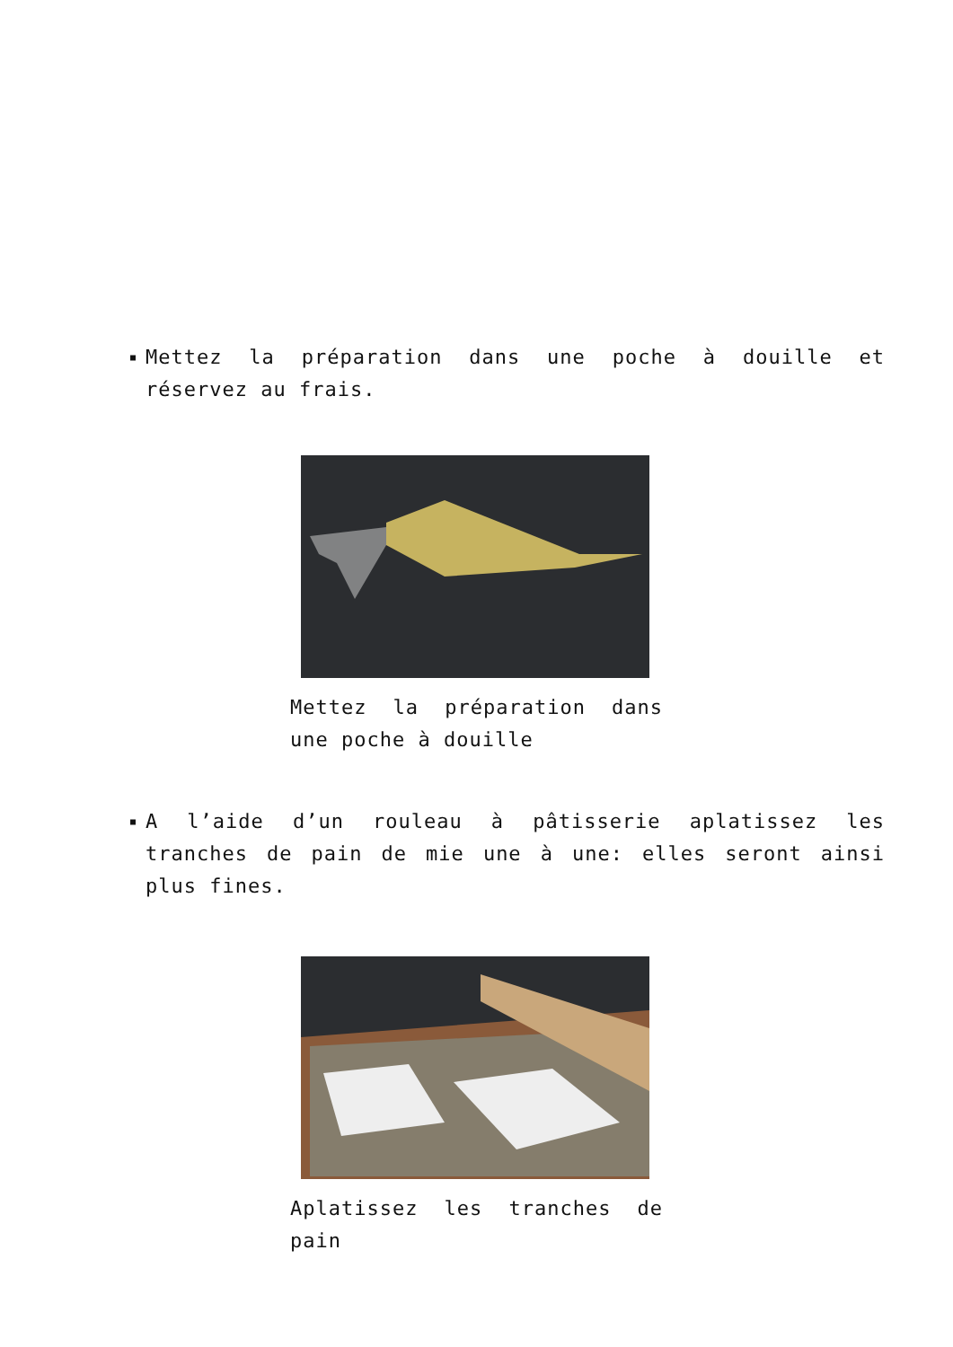■ Mettez la préparation dans une poche à douille et réservez au frais.
Mettez la préparation dans une poche à douille
■ A l’aide d’un rouleau à pâtisserie aplatissez les tranches de pain de mie une à une: elles seront ainsi plus fines.
Aplatissez les tranches de pain